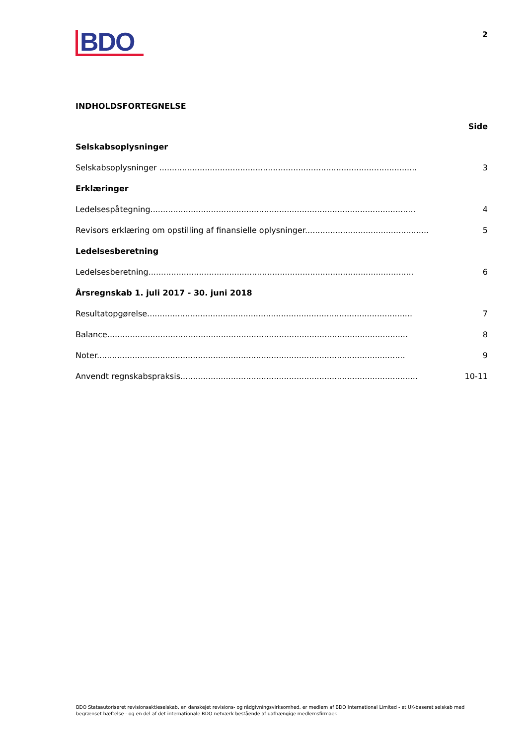BDO
2
INDHOLDSFORTEGNELSE
Side
Selskabsoplysninger
Selskabsoplysninger ...................................................................................................... 3
Erklæringer
Ledelsespåtegning......................................................................................................... 4
Revisors erklæring om opstilling af finansielle oplysninger....................................................... 5
Ledelsesberetning
Ledelsesberetning......................................................................................................... 6
Årsregnskab 1. juli 2017 - 30. juni 2018
Resultatopgørelse......................................................................................................... 7
Balance....................................................................................................................... 8
Noter.......................................................................................................................... 9
Anvendt regnskabspraksis.............................................................................................. 10-11
BDO Statsautoriseret revisionsaktieselskab, en danskejet revisions- og rådgivningsvirksomhed, er medlem af BDO International Limited - et UK-baseret selskab med begrænset hæftelse - og en del af det internationale BDO netværk bestående af uafhængige medlemsfirmaer.